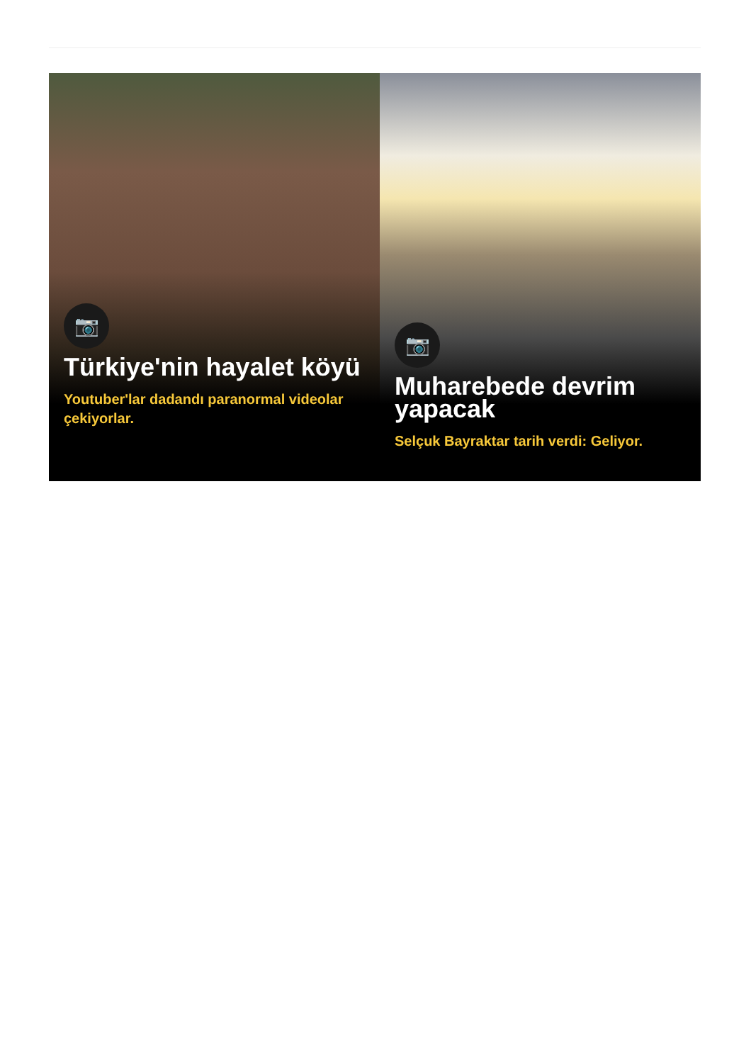📷
Türkiye'nin hayalet köyü
Youtuber'lar dadandı paranormal videolar çekiyorlar.
📷
Muharebede devrim yapacak
Selçuk Bayraktar tarih verdi: Geliyor.